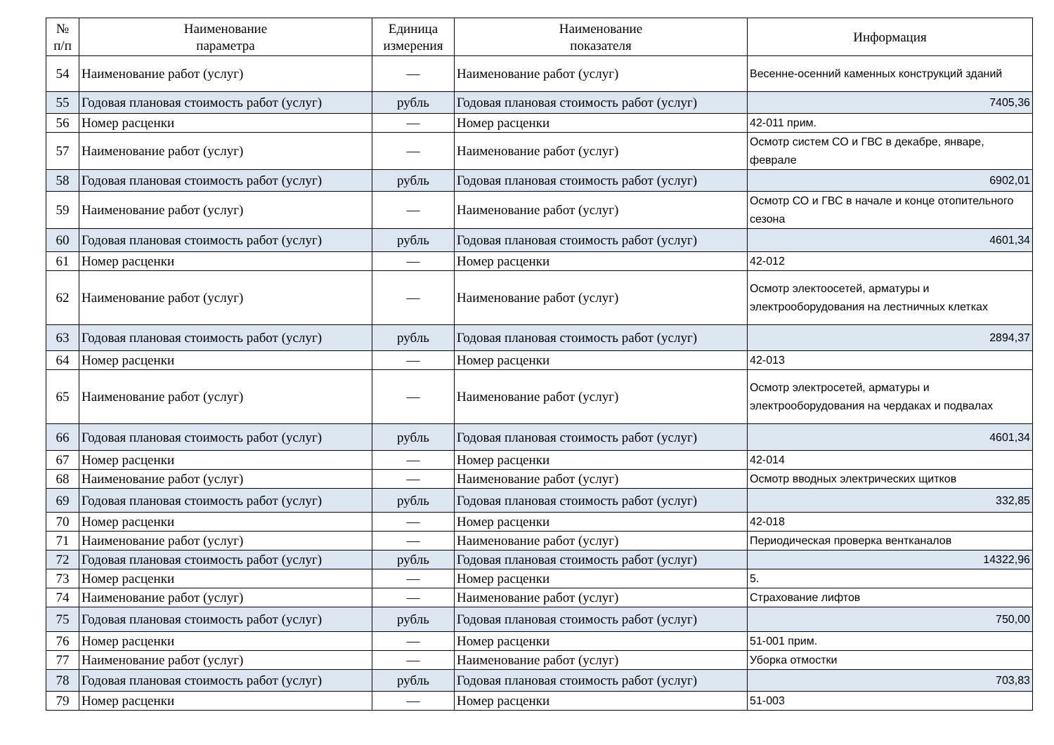| № п/п | Наименование параметра | Единица измерения | Наименование показателя | Информация |
| --- | --- | --- | --- | --- |
| 54 | Наименование работ (услуг) | — | Наименование работ (услуг) | Весенне-осенний каменных конструкций зданий |
| 55 | Годовая плановая стоимость работ (услуг) | рубль | Годовая плановая стоимость работ (услуг) | 7405,36 |
| 56 | Номер расценки | — | Номер расценки | 42-011 прим. |
| 57 | Наименование работ (услуг) | — | Наименование работ (услуг) | Осмотр систем СО и ГВС в декабре, январе, феврале |
| 58 | Годовая плановая стоимость работ (услуг) | рубль | Годовая плановая стоимость работ (услуг) | 6902,01 |
| 59 | Наименование работ (услуг) | — | Наименование работ (услуг) | Осмотр СО и ГВС в начале и конце отопительного сезона |
| 60 | Годовая плановая стоимость работ (услуг) | рубль | Годовая плановая стоимость работ (услуг) | 4601,34 |
| 61 | Номер расценки | — | Номер расценки | 42-012 |
| 62 | Наименование работ (услуг) | — | Наименование работ (услуг) | Осмотр электоосетей, арматуры и электрооборудования на лестничных клетках |
| 63 | Годовая плановая стоимость работ (услуг) | рубль | Годовая плановая стоимость работ (услуг) | 2894,37 |
| 64 | Номер расценки | — | Номер расценки | 42-013 |
| 65 | Наименование работ (услуг) | — | Наименование работ (услуг) | Осмотр электросетей, арматуры и электрооборудования на чердаках и подвалах |
| 66 | Годовая плановая стоимость работ (услуг) | рубль | Годовая плановая стоимость работ (услуг) | 4601,34 |
| 67 | Номер расценки | — | Номер расценки | 42-014 |
| 68 | Наименование работ (услуг) | — | Наименование работ (услуг) | Осмотр вводных электрических щитков |
| 69 | Годовая плановая стоимость работ (услуг) | рубль | Годовая плановая стоимость работ (услуг) | 332,85 |
| 70 | Номер расценки | — | Номер расценки | 42-018 |
| 71 | Наименование работ (услуг) | — | Наименование работ (услуг) | Периодическая проверка вентканалов |
| 72 | Годовая плановая стоимость работ (услуг) | рубль | Годовая плановая стоимость работ (услуг) | 14322,96 |
| 73 | Номер расценки | — | Номер расценки | 5. |
| 74 | Наименование работ (услуг) | — | Наименование работ (услуг) | Страхование лифтов |
| 75 | Годовая плановая стоимость работ (услуг) | рубль | Годовая плановая стоимость работ (услуг) | 750,00 |
| 76 | Номер расценки | — | Номер расценки | 51-001 прим. |
| 77 | Наименование работ (услуг) | — | Наименование работ (услуг) | Уборка отмостки |
| 78 | Годовая плановая стоимость работ (услуг) | рубль | Годовая плановая стоимость работ (услуг) | 703,83 |
| 79 | Номер расценки | — | Номер расценки | 51-003 |